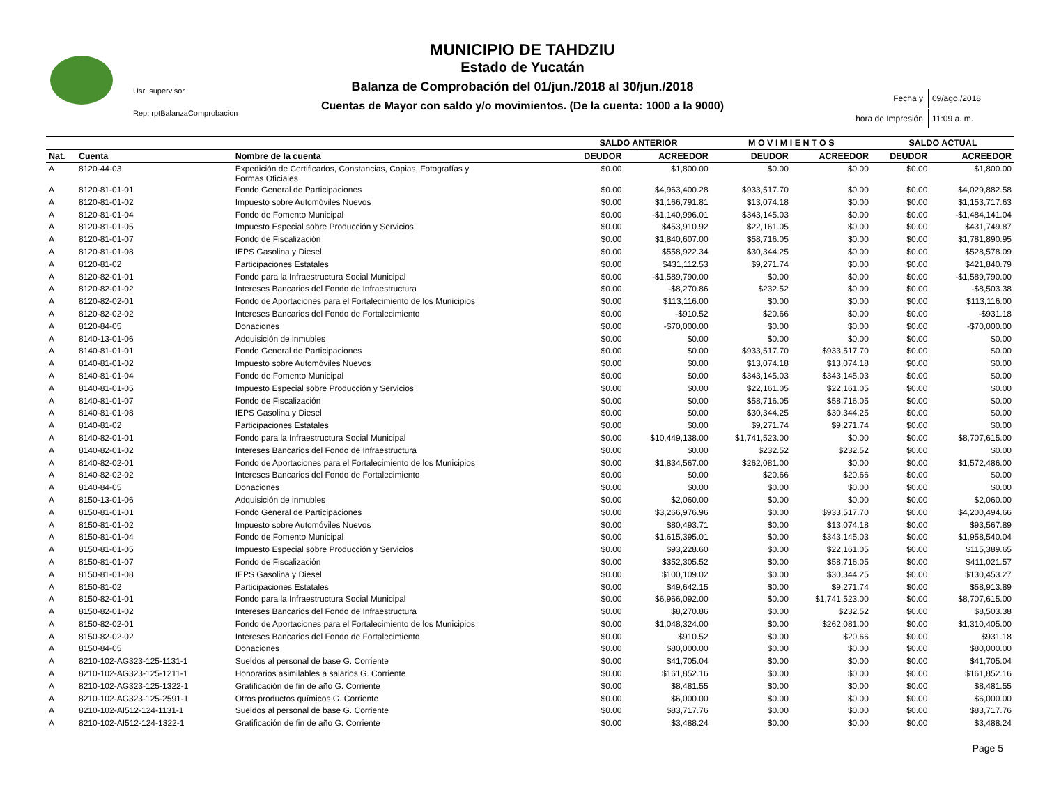MUNICIPIO DE TAHDZIU
Estado de Yucatán
Balanza de Comprobación del 01/jun./2018 al 30/jun./2018
Cuentas de Mayor con saldo y/o movimientos. (De la cuenta: 1000 a la 9000)
Usr: supervisor
Rep: rptBalanzaComprobacion
| Fecha y | 09/ago./2018 |
| hora de Impresión | 11:09 a. m. |
| | | | SALDO ANTERIOR | | M O V I M I E N T O S | | SALDO ACTUAL | |
| --- | --- | --- | --- | --- | --- | --- | --- | --- |
| Nat. | Cuenta | Nombre de la cuenta | DEUDOR | ACREEDOR | DEUDOR | ACREEDOR | DEUDOR | ACREEDOR |
| A | 8120-44-03 | Expedición de Certificados, Constancias, Copias, Fotografías y Formas Oficiales | $0.00 | $1,800.00 | $0.00 | $0.00 | $0.00 | $1,800.00 |
| A | 8120-81-01-01 | Fondo General de Participaciones | $0.00 | $4,963,400.28 | $933,517.70 | $0.00 | $0.00 | $4,029,882.58 |
| A | 8120-81-01-02 | Impuesto sobre Automóviles Nuevos | $0.00 | $1,166,791.81 | $13,074.18 | $0.00 | $0.00 | $1,153,717.63 |
| A | 8120-81-01-04 | Fondo de Fomento Municipal | $0.00 | -$1,140,996.01 | $343,145.03 | $0.00 | $0.00 | -$1,484,141.04 |
| A | 8120-81-01-05 | Impuesto Especial sobre Producción y Servicios | $0.00 | $453,910.92 | $22,161.05 | $0.00 | $0.00 | $431,749.87 |
| A | 8120-81-01-07 | Fondo de Fiscalización | $0.00 | $1,840,607.00 | $58,716.05 | $0.00 | $0.00 | $1,781,890.95 |
| A | 8120-81-01-08 | IEPS Gasolina y Diesel | $0.00 | $558,922.34 | $30,344.25 | $0.00 | $0.00 | $528,578.09 |
| A | 8120-81-02 | Participaciones Estatales | $0.00 | $431,112.53 | $9,271.74 | $0.00 | $0.00 | $421,840.79 |
| A | 8120-82-01-01 | Fondo para la Infraestructura Social Municipal | $0.00 | -$1,589,790.00 | $0.00 | $0.00 | $0.00 | -$1,589,790.00 |
| A | 8120-82-01-02 | Intereses Bancarios del Fondo de Infraestructura | $0.00 | -$8,270.86 | $232.52 | $0.00 | $0.00 | -$8,503.38 |
| A | 8120-82-02-01 | Fondo de Aportaciones para el Fortalecimiento de los Municipios | $0.00 | $113,116.00 | $0.00 | $0.00 | $0.00 | $113,116.00 |
| A | 8120-82-02-02 | Intereses Bancarios del Fondo de Fortalecimiento | $0.00 | -$910.52 | $20.66 | $0.00 | $0.00 | -$931.18 |
| A | 8120-84-05 | Donaciones | $0.00 | -$70,000.00 | $0.00 | $0.00 | $0.00 | -$70,000.00 |
| A | 8140-13-01-06 | Adquisición de inmubles | $0.00 | $0.00 | $0.00 | $0.00 | $0.00 | $0.00 |
| A | 8140-81-01-01 | Fondo General de Participaciones | $0.00 | $0.00 | $933,517.70 | $933,517.70 | $0.00 | $0.00 |
| A | 8140-81-01-02 | Impuesto sobre Automóviles Nuevos | $0.00 | $0.00 | $13,074.18 | $13,074.18 | $0.00 | $0.00 |
| A | 8140-81-01-04 | Fondo de Fomento Municipal | $0.00 | $0.00 | $343,145.03 | $343,145.03 | $0.00 | $0.00 |
| A | 8140-81-01-05 | Impuesto Especial sobre Producción y Servicios | $0.00 | $0.00 | $22,161.05 | $22,161.05 | $0.00 | $0.00 |
| A | 8140-81-01-07 | Fondo de Fiscalización | $0.00 | $0.00 | $58,716.05 | $58,716.05 | $0.00 | $0.00 |
| A | 8140-81-01-08 | IEPS Gasolina y Diesel | $0.00 | $0.00 | $30,344.25 | $30,344.25 | $0.00 | $0.00 |
| A | 8140-81-02 | Participaciones Estatales | $0.00 | $0.00 | $9,271.74 | $9,271.74 | $0.00 | $0.00 |
| A | 8140-82-01-01 | Fondo para la Infraestructura Social Municipal | $0.00 | $10,449,138.00 | $1,741,523.00 | $0.00 | $0.00 | $8,707,615.00 |
| A | 8140-82-01-02 | Intereses Bancarios del Fondo de Infraestructura | $0.00 | $0.00 | $232.52 | $232.52 | $0.00 | $0.00 |
| A | 8140-82-02-01 | Fondo de Aportaciones para el Fortalecimiento de los Municipios | $0.00 | $1,834,567.00 | $262,081.00 | $0.00 | $0.00 | $1,572,486.00 |
| A | 8140-82-02-02 | Intereses Bancarios del Fondo de Fortalecimiento | $0.00 | $0.00 | $20.66 | $20.66 | $0.00 | $0.00 |
| A | 8140-84-05 | Donaciones | $0.00 | $0.00 | $0.00 | $0.00 | $0.00 | $0.00 |
| A | 8150-13-01-06 | Adquisición de inmubles | $0.00 | $2,060.00 | $0.00 | $0.00 | $0.00 | $2,060.00 |
| A | 8150-81-01-01 | Fondo General de Participaciones | $0.00 | $3,266,976.96 | $0.00 | $933,517.70 | $0.00 | $4,200,494.66 |
| A | 8150-81-01-02 | Impuesto sobre Automóviles Nuevos | $0.00 | $80,493.71 | $0.00 | $13,074.18 | $0.00 | $93,567.89 |
| A | 8150-81-01-04 | Fondo de Fomento Municipal | $0.00 | $1,615,395.01 | $0.00 | $343,145.03 | $0.00 | $1,958,540.04 |
| A | 8150-81-01-05 | Impuesto Especial sobre Producción y Servicios | $0.00 | $93,228.60 | $0.00 | $22,161.05 | $0.00 | $115,389.65 |
| A | 8150-81-01-07 | Fondo de Fiscalización | $0.00 | $352,305.52 | $0.00 | $58,716.05 | $0.00 | $411,021.57 |
| A | 8150-81-01-08 | IEPS Gasolina y Diesel | $0.00 | $100,109.02 | $0.00 | $30,344.25 | $0.00 | $130,453.27 |
| A | 8150-81-02 | Participaciones Estatales | $0.00 | $49,642.15 | $0.00 | $9,271.74 | $0.00 | $58,913.89 |
| A | 8150-82-01-01 | Fondo para la Infraestructura Social Municipal | $0.00 | $6,966,092.00 | $0.00 | $1,741,523.00 | $0.00 | $8,707,615.00 |
| A | 8150-82-01-02 | Intereses Bancarios del Fondo de Infraestructura | $0.00 | $8,270.86 | $0.00 | $232.52 | $0.00 | $8,503.38 |
| A | 8150-82-02-01 | Fondo de Aportaciones para el Fortalecimiento de los Municipios | $0.00 | $1,048,324.00 | $0.00 | $262,081.00 | $0.00 | $1,310,405.00 |
| A | 8150-82-02-02 | Intereses Bancarios del Fondo de Fortalecimiento | $0.00 | $910.52 | $0.00 | $20.66 | $0.00 | $931.18 |
| A | 8150-84-05 | Donaciones | $0.00 | $80,000.00 | $0.00 | $0.00 | $0.00 | $80,000.00 |
| A | 8210-102-AG323-125-1131-1 | Sueldos al personal de base G. Corriente | $0.00 | $41,705.04 | $0.00 | $0.00 | $0.00 | $41,705.04 |
| A | 8210-102-AG323-125-1211-1 | Honorarios asimilables a salarios G. Corriente | $0.00 | $161,852.16 | $0.00 | $0.00 | $0.00 | $161,852.16 |
| A | 8210-102-AG323-125-1322-1 | Gratificación de fin de año G. Corriente | $0.00 | $8,481.55 | $0.00 | $0.00 | $0.00 | $8,481.55 |
| A | 8210-102-AG323-125-2591-1 | Otros productos químicos G. Corriente | $0.00 | $6,000.00 | $0.00 | $0.00 | $0.00 | $6,000.00 |
| A | 8210-102-AI512-124-1131-1 | Sueldos al personal de base G. Corriente | $0.00 | $83,717.76 | $0.00 | $0.00 | $0.00 | $83,717.76 |
| A | 8210-102-AI512-124-1322-1 | Gratificación de fin de año G. Corriente | $0.00 | $3,488.24 | $0.00 | $0.00 | $0.00 | $3,488.24 |
Page 5